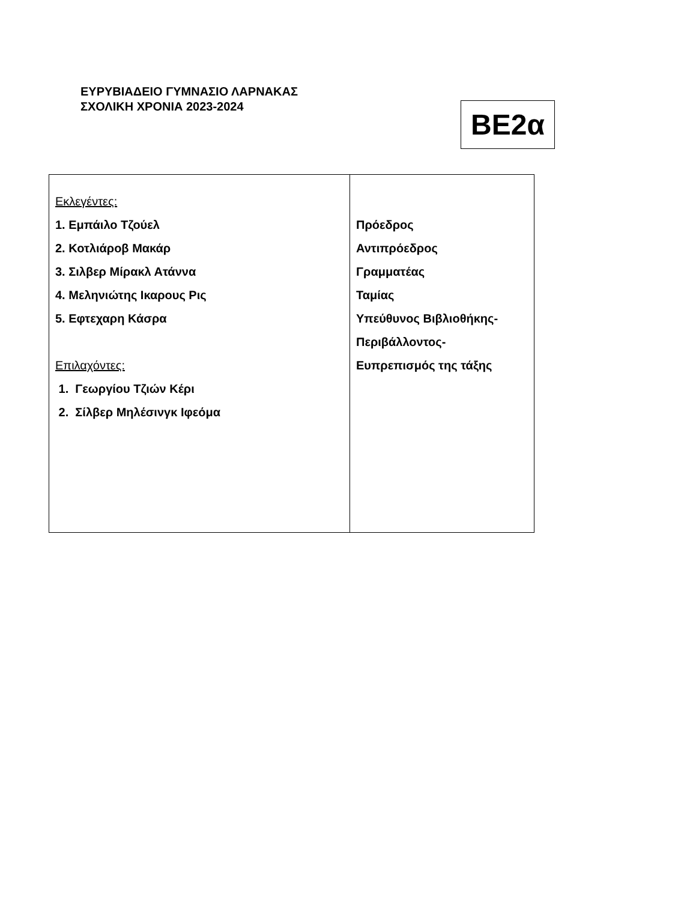ΕΥΡΥΒΙΑΔΕΙΟ ΓΥΜΝΑΣΙΟ ΛΑΡΝΑΚΑΣ
ΣΧΟΛΙΚΗ ΧΡΟΝΙΑ 2023-2024
ΒΕ2α
| Εκλεγέντες: 1. Εμπάιλο Τζούελ 2. Κοτλιάροβ Μακάρ 3. Σιλβερ Μίρακλ Ατάννα 4. Μεληνιώτης Ικαρους Ρις 5. Εφτεχαρη Κάσρα Επιλαχόντες: 1. Γεωργίου Τζιών Κέρι 2. Σίλβερ Μηλέσινγκ Ιφεόμα | Πρόεδρος Αντιπρόεδρος Γραμματέας Ταμίας Υπεύθυνος Βιβλιοθήκης- Περιβάλλοντος- Ευπρεπισμός της τάξης |